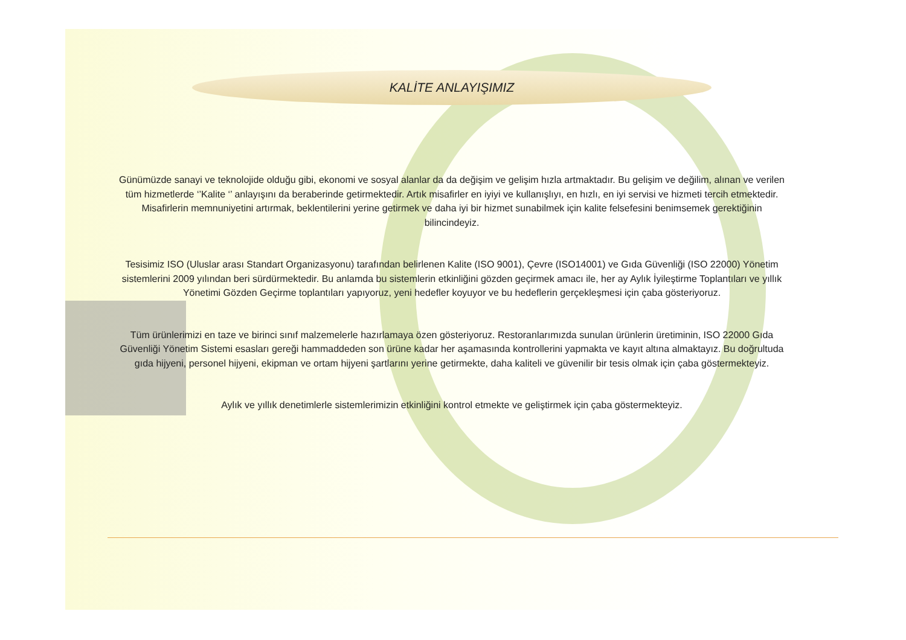KALİTE ANLAYIŞIMIZ
Günümüzde sanayi ve teknolojide olduğu gibi, ekonomi ve sosyal alanlar da da değişim ve gelişim hızla artmaktadır. Bu gelişim ve değilim, alınan ve verilen tüm hizmetlerde ‘’Kalite ‘’ anlayışını da beraberinde getirmektedir. Artık misafirler en iyiyi ve kullanışlıyı, en hızlı, en iyi servisi ve hizmeti tercih etmektedir. Misafirlerin memnuniyetini artırmak, beklentilerini yerine getirmek ve daha iyi bir hizmet sunabilmek için kalite felsefesini benimsemek gerektiğinin bilincindeyiz.
Tesisimiz ISO (Uluslar arası Standart Organizasyonu) tarafından belirlenen Kalite (ISO 9001), Çevre (ISO14001) ve Gıda Güvenliği (ISO 22000) Yönetim sistemlerini 2009 yılından beri sürdürmektedir. Bu anlamda bu sistemlerin etkinliğini gözden geçirmek amacı ile, her ay Aylık İyileştirme Toplantıları ve yıllık Yönetimi Gözden Geçirme toplantıları yapıyoruz, yeni hedefler koyuyor ve bu hedeflerin gerçekleşmesi için çaba gösteriyoruz.
Tüm ürünlerimizi en taze ve birinci sınıf malzemelerle hazırlamaya özen gösteriyoruz. Restoranlarımızda sunulan ürünlerin üretiminin, ISO 22000 Gıda Güvenliği Yönetim Sistemi esasları gereği hammaddeden son ürüne kadar her aşamasında kontrollerini yapmakta ve kayıt altına almaktayız. Bu doğrultuda gıda hijyeni, personel hijyeni, ekipman ve ortam hijyeni şartlarını yerine getirmekte, daha kaliteli ve güvenilir bir tesis olmak için çaba göstermekteyiz.
Aylık ve yıllık denetimlerle sistemlerimizin etkinliğini kontrol etmekte ve geliştirmek için çaba göstermekteyiz.